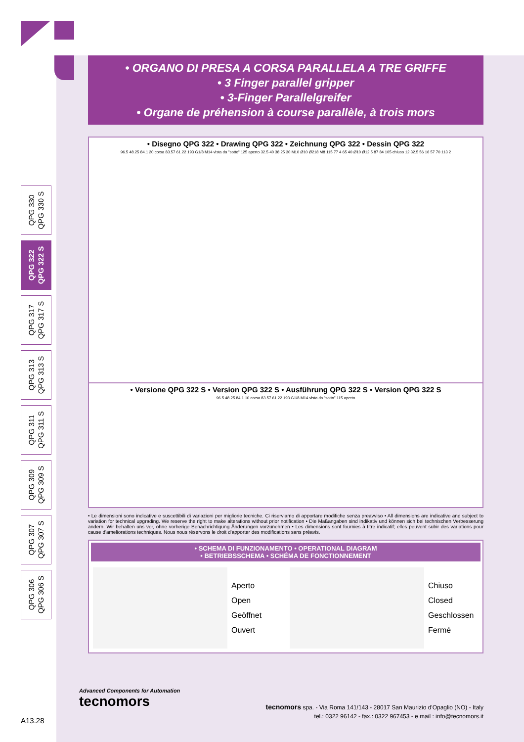QPG 330
QPG 330 S
QPG 322
QPG 322 S
QPG 317
QPG 317 S
QPG 313
QPG 313 S
QPG 311
QPG 311 S
QPG 309
QPG 309 S
QPG 307
QPG 307 S
QPG 306
QPG 306 S
• ORGANO DI PRESA A CORSA PARALLELA A TRE GRIFFE
• 3 Finger parallel gripper
• 3-Finger Parallelgreifer
• Organe de préhension à course parallèle, à trois mors
• Disegno QPG 322 • Drawing QPG 322 • Zeichnung QPG 322 • Dessin QPG 322
96.5 48.25 84.1 20 corsa 83.57 61.22 193 G1/8 M14 vista da "sotto" 125 aperto 32.5 40 38 25 30 M10 Ø10 Ø218 M8 115 77 4 65 40 Ø10 Ø12.5 87 84 105 chiuso 12 32.5 56 16 57 70 113 2
• Versione QPG 322 S • Version QPG 322 S • Ausführung QPG 322 S • Version QPG 322 S
96.5 48.25 84.1 10 corsa 83.57 61.22 193 G1/8 M14 vista da "sotto" 115 aperto
• Le dimensioni sono indicative e suscettibili di variazioni per migliorie tecniche. Ci riserviamo di apportare modifiche senza preavviso • All dimensions are indicative and subject to variation for technical upgrading. We reserve the right to make alterations without prior notification • Die Maßangaben sind indikativ und können sich bei technischen Verbesserung ändern. Wir behalten uns vor, ohne vorherige Benachrichtigung Änderungen vorzunehmen • Les dimensions sont fournies à titre indicatif; elles peuvent subir des variations pour cause d'ameliorations techniques. Nous nous réservons le droit d'apporter des modifications sans préavis.
• SCHEMA DI FUNZIONAMENTO • OPERATIONAL DIAGRAM
• BETRIEBSSCHEMA • SCHÉMA DE FONCTIONNEMENT
Aperto
Open
Geöffnet
Ouvert
Chiuso
Closed
Geschlossen
Fermé
Advanced Components for Automation
tecnomors
tecnomors spa. - Via Roma 141/143 - 28017 San Maurizio d'Opaglio (NO) - Italy
tel.: 0322 96142 - fax.: 0322 967453 - e mail : info@tecnomors.it
A13.28